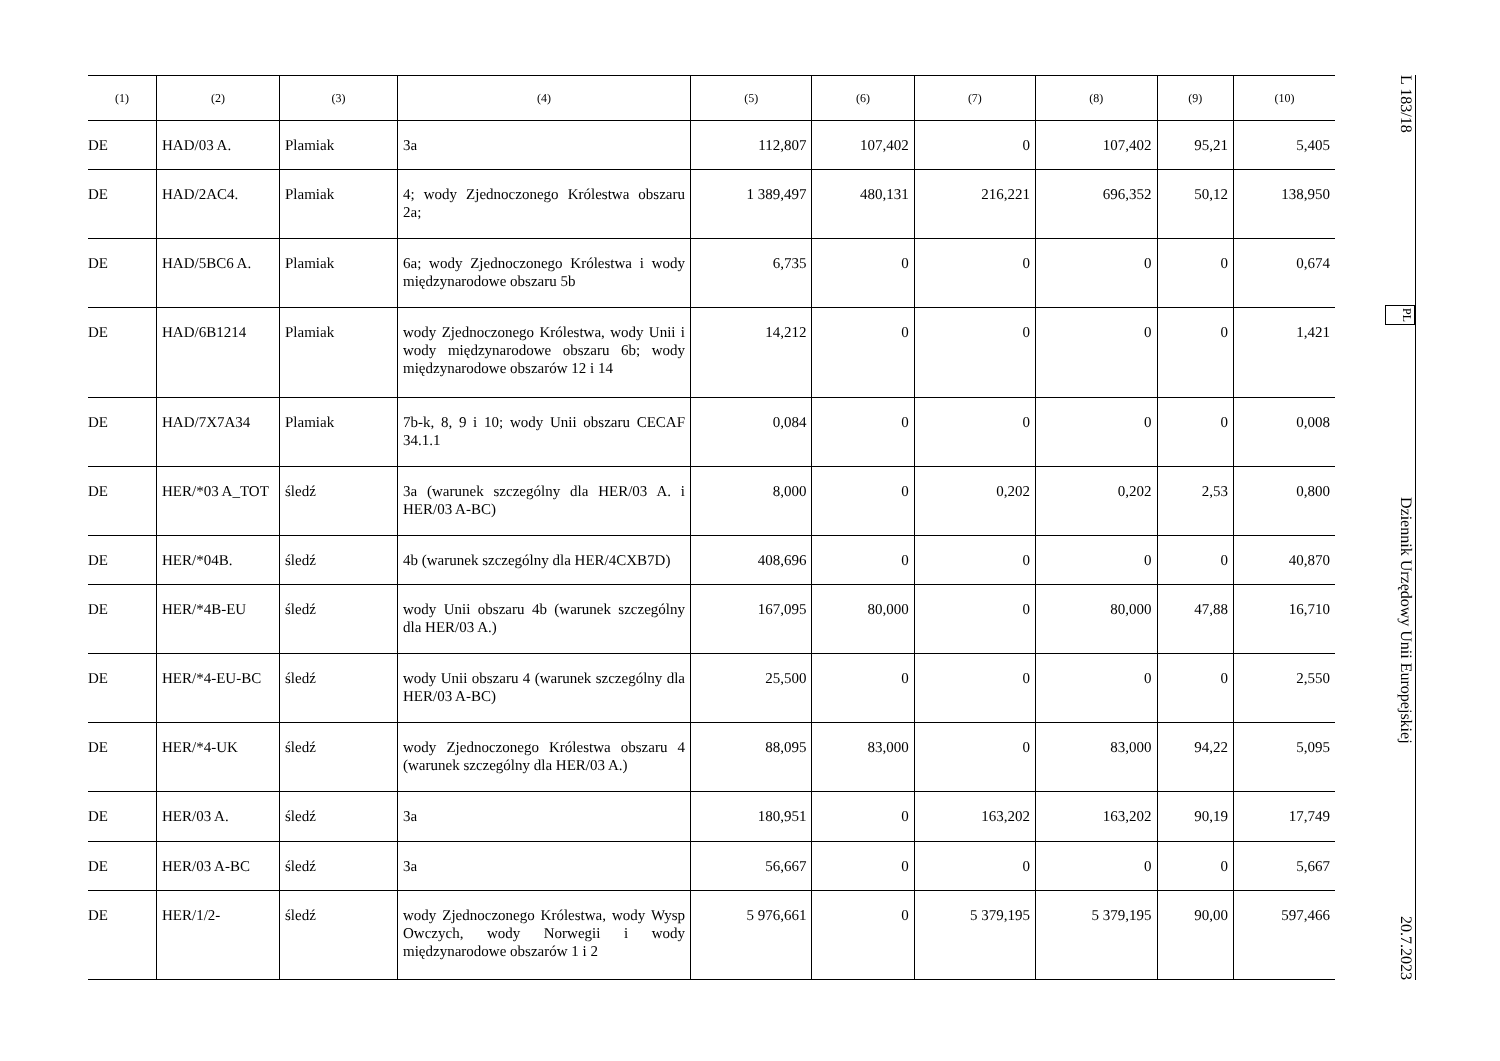| (1) | (2) | (3) | (4) | (5) | (6) | (7) | (8) | (9) | (10) |
| --- | --- | --- | --- | --- | --- | --- | --- | --- | --- |
| DE | HAD/03 A. | Plamiak | 3a | 112,807 | 107,402 | 0 | 107,402 | 95,21 | 5,405 |
| DE | HAD/2AC4. | Plamiak | 4; wody Zjednoczonego Królestwa obszaru 2a; | 1 389,497 | 480,131 | 216,221 | 696,352 | 50,12 | 138,950 |
| DE | HAD/5BC6 A. | Plamiak | 6a; wody Zjednoczonego Królestwa i wody międzynarodowe obszaru 5b | 6,735 | 0 | 0 | 0 | 0 | 0,674 |
| DE | HAD/6B1214 | Plamiak | wody Zjednoczonego Królestwa, wody Unii i wody międzynarodowe obszaru 6b; wody międzynarodowe obszarów 12 i 14 | 14,212 | 0 | 0 | 0 | 0 | 1,421 |
| DE | HAD/7X7A34 | Plamiak | 7b-k, 8, 9 i 10; wody Unii obszaru CECAF 34.1.1 | 0,084 | 0 | 0 | 0 | 0 | 0,008 |
| DE | HER/*03 A_TOT | śledź | 3a (warunek szczególny dla HER/03 A. i HER/03 A-BC) | 8,000 | 0 | 0,202 | 0,202 | 2,53 | 0,800 |
| DE | HER/*04B. | śledź | 4b (warunek szczególny dla HER/4CXB7D) | 408,696 | 0 | 0 | 0 | 0 | 40,870 |
| DE | HER/*4B-EU | śledź | wody Unii obszaru 4b (warunek szczególny dla HER/03 A.) | 167,095 | 80,000 | 0 | 80,000 | 47,88 | 16,710 |
| DE | HER/*4-EU-BC | śledź | wody Unii obszaru 4 (warunek szczególny dla HER/03 A-BC) | 25,500 | 0 | 0 | 0 | 0 | 2,550 |
| DE | HER/*4-UK | śledź | wody Zjednoczonego Królestwa obszaru 4 (warunek szczególny dla HER/03 A.) | 88,095 | 83,000 | 0 | 83,000 | 94,22 | 5,095 |
| DE | HER/03 A. | śledź | 3a | 180,951 | 0 | 163,202 | 163,202 | 90,19 | 17,749 |
| DE | HER/03 A-BC | śledź | 3a | 56,667 | 0 | 0 | 0 | 0 | 5,667 |
| DE | HER/1/2- | śledź | wody Zjednoczonego Królestwa, wody Wysp Owczych, wody Norwegii i wody międzynarodowe obszarów 1 i 2 | 5 976,661 | 0 | 5 379,195 | 5 379,195 | 90,00 | 597,466 |
L 183/18 PL Dziennik Urzędowy Unii Europejskiej 20.7.2023